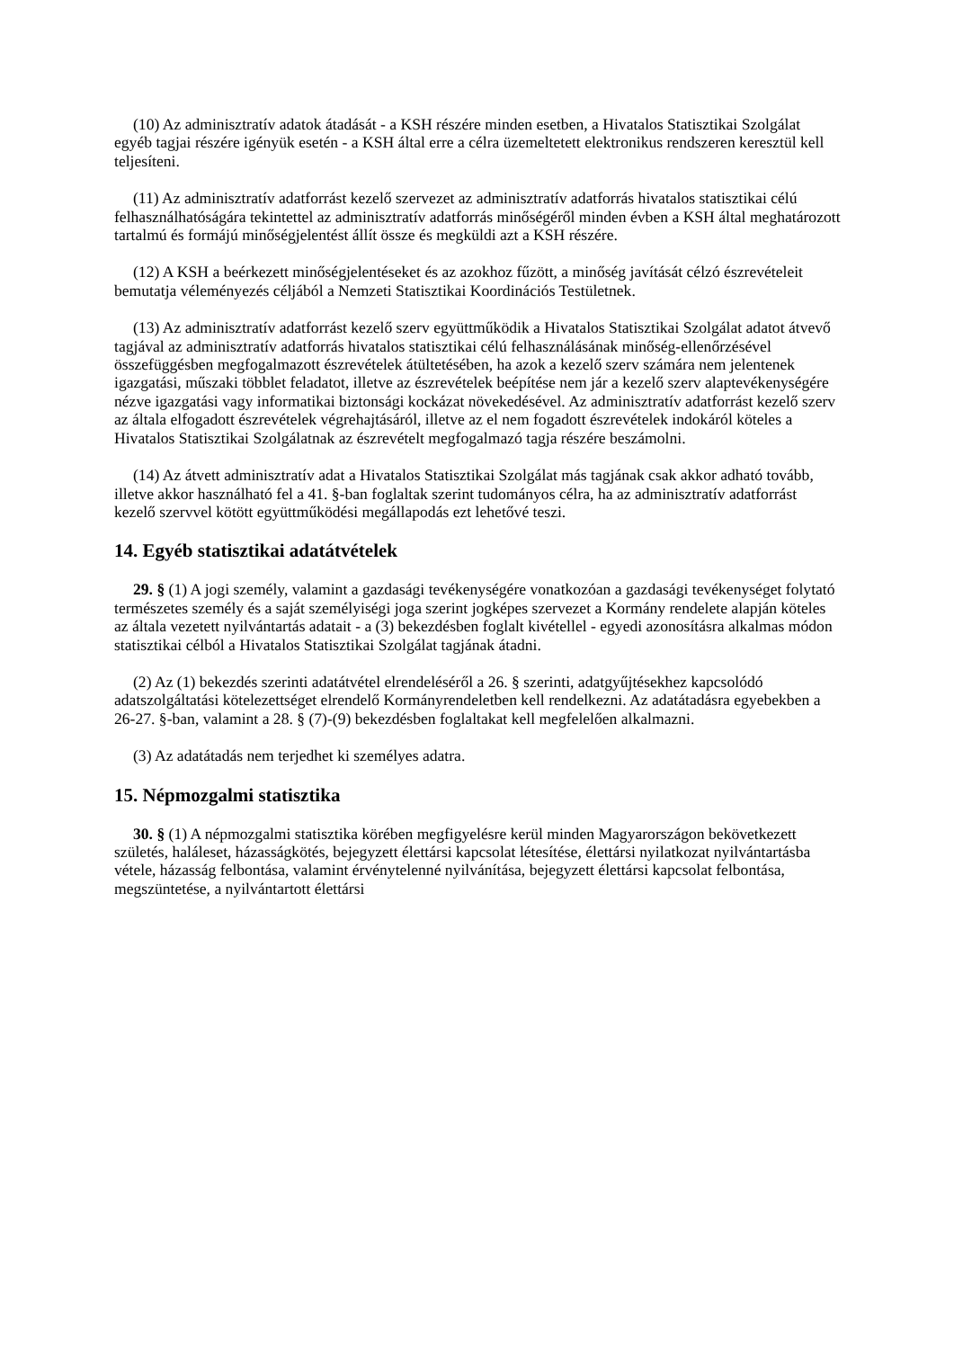(10) Az adminisztratív adatok átadását - a KSH részére minden esetben, a Hivatalos Statisztikai Szolgálat egyéb tagjai részére igényük esetén - a KSH által erre a célra üzemeltetett elektronikus rendszeren keresztül kell teljesíteni.
(11) Az adminisztratív adatforrást kezelő szervezet az adminisztratív adatforrás hivatalos statisztikai célú felhasználhatóságára tekintettel az adminisztratív adatforrás minőségéről minden évben a KSH által meghatározott tartalmú és formájú minőségjelentést állít össze és megküldi azt a KSH részére.
(12) A KSH a beérkezett minőségjelentéseket és az azokhoz fűzött, a minőség javítását célzó észrevételeit bemutatja véleményezés céljából a Nemzeti Statisztikai Koordinációs Testületnek.
(13) Az adminisztratív adatforrást kezelő szerv együttműködik a Hivatalos Statisztikai Szolgálat adatot átvevő tagjával az adminisztratív adatforrás hivatalos statisztikai célú felhasználásának minőség-ellenőrzésével összefüggésben megfogalmazott észrevételek átültetésében, ha azok a kezelő szerv számára nem jelentenek igazgatási, műszaki többlet feladatot, illetve az észrevételek beépítése nem jár a kezelő szerv alaptevékenységére nézve igazgatási vagy informatikai biztonsági kockázat növekedésével. Az adminisztratív adatforrást kezelő szerv az általa elfogadott észrevételek végrehajtásáról, illetve az el nem fogadott észrevételek indokáról köteles a Hivatalos Statisztikai Szolgálatnak az észrevételt megfogalmazó tagja részére beszámolni.
(14) Az átvett adminisztratív adat a Hivatalos Statisztikai Szolgálat más tagjának csak akkor adható tovább, illetve akkor használható fel a 41. §-ban foglaltak szerint tudományos célra, ha az adminisztratív adatforrást kezelő szervvel kötött együttműködési megállapodás ezt lehetővé teszi.
14. Egyéb statisztikai adatátvételek
29. § (1) A jogi személy, valamint a gazdasági tevékenységére vonatkozóan a gazdasági tevékenységet folytató természetes személy és a saját személyiségi joga szerint jogképes szervezet a Kormány rendelete alapján köteles az általa vezetett nyilvántartás adatait - a (3) bekezdésben foglalt kivétellel - egyedi azonosításra alkalmas módon statisztikai célból a Hivatalos Statisztikai Szolgálat tagjának átadni.
(2) Az (1) bekezdés szerinti adatátvétel elrendeléséről a 26. § szerinti, adatgyűjtésekhez kapcsolódó adatszolgáltatási kötelezettséget elrendelő Kormányrendeletben kell rendelkezni. Az adatátadásra egyebekben a 26-27. §-ban, valamint a 28. § (7)-(9) bekezdésben foglaltakat kell megfelelően alkalmazni.
(3) Az adatátadás nem terjedhet ki személyes adatra.
15. Népmozgalmi statisztika
30. § (1) A népmozgalmi statisztika körében megfigyelésre kerül minden Magyarországon bekövetkezett születés, haláleset, házasságkötés, bejegyzett élettársi kapcsolat létesítése, élettársi nyilatkozat nyilvántartásba vétele, házasság felbontása, valamint érvénytelenné nyilvánítása, bejegyzett élettársi kapcsolat felbontása, megszüntetése, a nyilvántartott élettársi